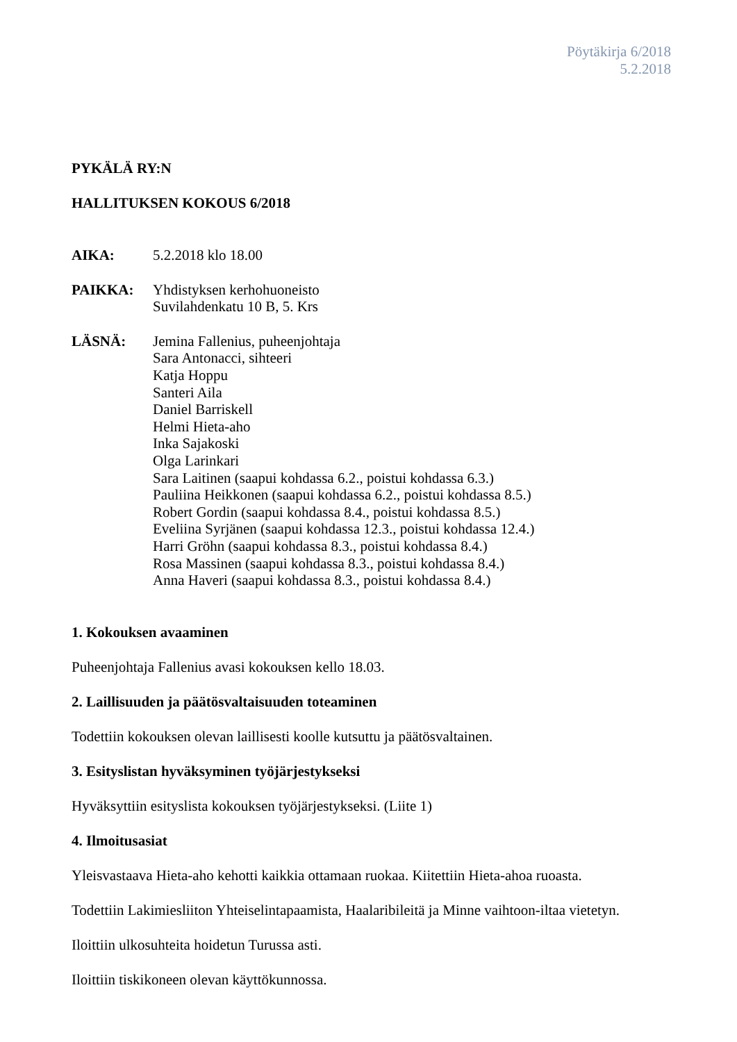Pöytäkirja 6/2018
5.2.2018
PYKÄLÄ RY:N
HALLITUKSEN KOKOUS 6/2018
AIKA: 5.2.2018 klo 18.00
PAIKKA: Yhdistyksen kerhohuoneisto
Suvilahdenkatu 10 B, 5. Krs
LÄSNÄ: Jemina Fallenius, puheenjohtaja
Sara Antonacci, sihteeri
Katja Hoppu
Santeri Aila
Daniel Barriskell
Helmi Hieta-aho
Inka Sajakoski
Olga Larinkari
Sara Laitinen (saapui kohdassa 6.2., poistui kohdassa 6.3.)
Pauliina Heikkonen (saapui kohdassa 6.2., poistui kohdassa 8.5.)
Robert Gordin (saapui kohdassa 8.4., poistui kohdassa 8.5.)
Eveliina Syrjänen (saapui kohdassa 12.3., poistui kohdassa 12.4.)
Harri Gröhn (saapui kohdassa 8.3., poistui kohdassa 8.4.)
Rosa Massinen (saapui kohdassa 8.3., poistui kohdassa 8.4.)
Anna Haveri (saapui kohdassa 8.3., poistui kohdassa 8.4.)
1. Kokouksen avaaminen
Puheenjohtaja Fallenius avasi kokouksen kello 18.03.
2. Laillisuuden ja päätösvaltaisuuden toteaminen
Todettiin kokouksen olevan laillisesti koolle kutsuttu ja päätösvaltainen.
3. Esityslistan hyväksyminen työjärjestykseksi
Hyväksyttiin esityslista kokouksen työjärjestykseksi. (Liite 1)
4. Ilmoitusasiat
Yleisvastaava Hieta-aho kehotti kaikkia ottamaan ruokaa. Kiitettiin Hieta-ahoa ruoasta.
Todettiin Lakimiesliiton Yhteiselintapaamista, Haalaribileitä ja Minne vaihtoon-iltaa vietetyn.
Iloittiin ulkosuhteita hoidetun Turussa asti.
Iloittiin tiskikoneen olevan käyttökunnossa.